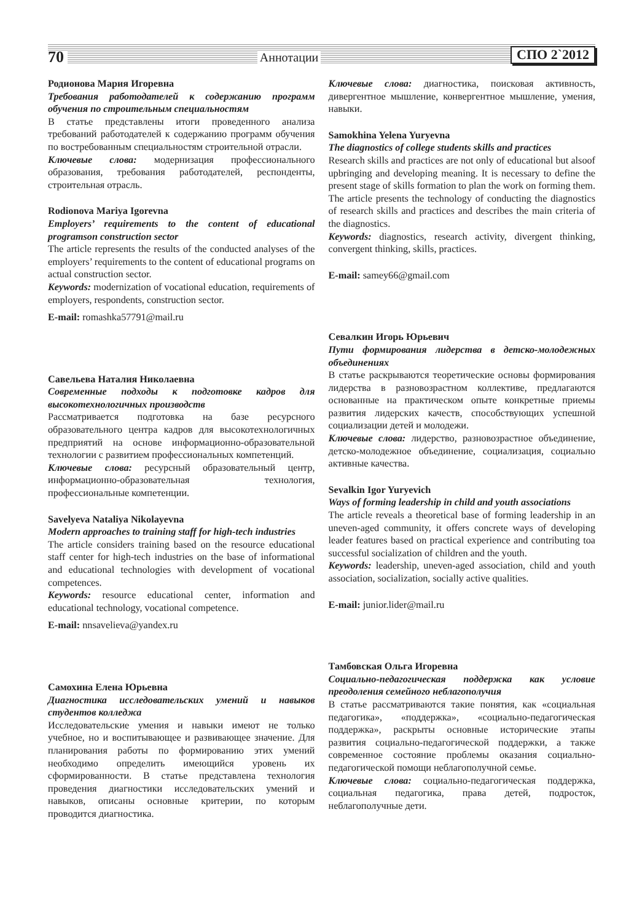70 Аннотации СПО 2`2012
Родионова Мария Игоревна
Требования работодателей к содержанию программ обучения по строительным специальностям
В статье представлены итоги проведенного анализа требований работодателей к содержанию программ обучения по востребованным специальностям строительной отрасли.
Ключевые слова: модернизация профессионального образования, требования работодателей, респонденты, строительная отрасль.
Rodionova Mariya Igorevna
Employers’ requirements to the content of educational programson construction sector
The article represents the results of the conducted analyses of the employers’ requirements to the content of educational programs on actual construction sector.
Keywords: modernization of vocational education, requirements of employers, respondents, construction sector.
E-mail: romashka57791@mail.ru
Савельева Наталия Николаевна
Современные подходы к подготовке кадров для высокотехнологичных производств
Рассматривается подготовка на базе ресурсного образовательного центра кадров для высокотехнологичных предприятий на основе информационно-образовательной технологии с развитием профессиональных компетенций.
Ключевые слова: ресурсный образовательный центр, информационно-образовательная технология, профессиональные компетенции.
Savelyeva Nataliya Nikolayevna
Modern approaches to training staff for high-tech industries
The article considers training based on the resource educational staff center for high-tech industries on the base of informational and educational technologies with development of vocational competences.
Keywords: resource educational center, information and educational technology, vocational competence.
E-mail: nnsavelieva@yandex.ru
Самохина Елена Юрьевна
Диагностика исследовательских умений и навыков студентов колледжа
Исследовательские умения и навыки имеют не только учебное, но и воспитывающее и развивающее значение. Для планирования работы по формированию этих умений необходимо определить имеющийся уровень их сформированности. В статье представлена технология проведения диагностики исследовательских умений и навыков, описаны основные критерии, по которым проводится диагностика.
Ключевые слова: диагностика, поисковая активность, дивергентное мышление, конвергентное мышление, умения, навыки.
Samokhina Yelena Yuryevna
The diagnostics of college students skills and practices
Research skills and practices are not only of educational but alsoof upbringing and developing meaning. It is necessary to define the present stage of skills formation to plan the work on forming them. The article presents the technology of conducting the diagnostics of research skills and practices and describes the main criteria of the diagnostics.
Keywords: diagnostics, research activity, divergent thinking, convergent thinking, skills, practices.
E-mail: samey66@gmail.com
Севалкин Игорь Юрьевич
Пути формирования лидерства в детско-молодежных объединениях
В статье раскрываются теоретические основы формирования лидерства в разновозрастном коллективе, предлагаются основанные на практическом опыте конкретные приемы развития лидерских качеств, способствующих успешной социализации детей и молодежи.
Ключевые слова: лидерство, разновозрастное объединение, детско-молодежное объединение, социализация, социально активные качества.
Sevalkin Igor Yuryevich
Ways of forming leadership in child and youth associations
The article reveals a theoretical base of forming leadership in an uneven-aged community, it offers concrete ways of developing leader features based on practical experience and contributing toa successful socialization of children and the youth.
Keywords: leadership, uneven-aged association, child and youth association, socialization, socially active qualities.
E-mail: junior.lider@mail.ru
Тамбовская Ольга Игоревна
Социально-педагогическая поддержка как условие преодоления семейного неблагополучия
В статье рассматриваются такие понятия, как «социальная педагогика», «поддержка», «социально-педагогическая поддержка», раскрыты основные исторические этапы развития социально-педагогической поддержки, а также современное состояние проблемы оказания социально-педагогической помощи неблагополучной семье.
Ключевые слова: социально-педагогическая поддержка, социальная педагогика, права детей, подросток, неблагополучные дети.